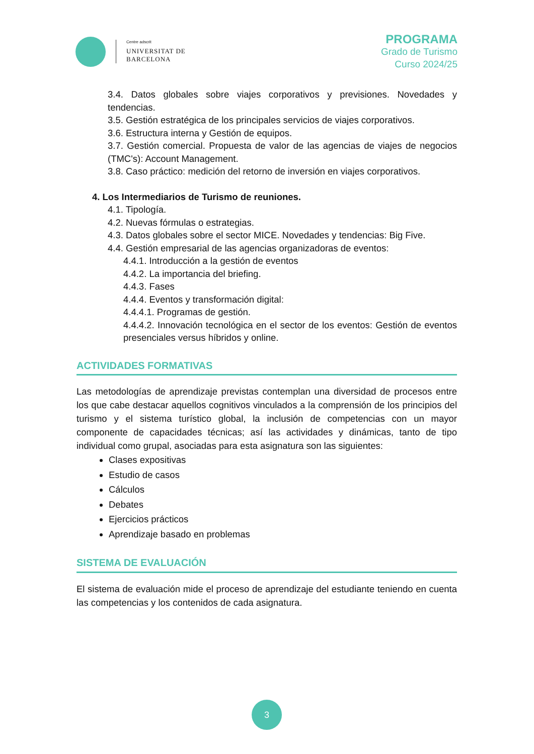Centre adscrit
UNIVERSITAT DE
BARCELONA
PROGRAMA
Grado de Turismo
Curso 2024/25
3.4. Datos globales sobre viajes corporativos y previsiones. Novedades y tendencias.
3.5. Gestión estratégica de los principales servicios de viajes corporativos.
3.6. Estructura interna y Gestión de equipos.
3.7. Gestión comercial. Propuesta de valor de las agencias de viajes de negocios (TMC's): Account Management.
3.8. Caso práctico: medición del retorno de inversión en viajes corporativos.
4. Los Intermediarios de Turismo de reuniones.
4.1. Tipología.
4.2. Nuevas fórmulas o estrategias.
4.3. Datos globales sobre el sector MICE. Novedades y tendencias: Big Five.
4.4. Gestión empresarial de las agencias organizadoras de eventos:
4.4.1. Introducción a la gestión de eventos
4.4.2. La importancia del briefing.
4.4.3. Fases
4.4.4. Eventos y transformación digital:
4.4.4.1. Programas de gestión.
4.4.4.2. Innovación tecnológica en el sector de los eventos: Gestión de eventos presenciales versus híbridos y online.
ACTIVIDADES FORMATIVAS
Las metodologías de aprendizaje previstas contemplan una diversidad de procesos entre los que cabe destacar aquellos cognitivos vinculados a la comprensión de los principios del turismo y el sistema turístico global, la inclusión de competencias con un mayor componente de capacidades técnicas; así las actividades y dinámicas, tanto de tipo individual como grupal, asociadas para esta asignatura son las siguientes:
Clases expositivas
Estudio de casos
Cálculos
Debates
Ejercicios prácticos
Aprendizaje basado en problemas
SISTEMA DE EVALUACIÓN
El sistema de evaluación mide el proceso de aprendizaje del estudiante teniendo en cuenta las competencias y los contenidos de cada asignatura.
3